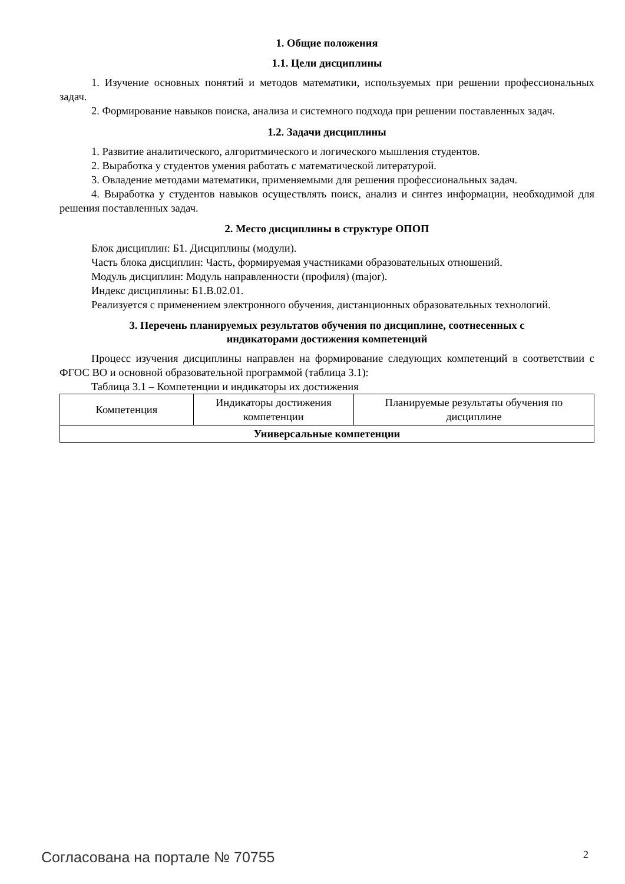1. Общие положения
1.1. Цели дисциплины
1. Изучение основных понятий и методов математики, используемых при решении профессиональных задач.
2. Формирование навыков поиска, анализа и системного подхода при решении поставленных задач.
1.2. Задачи дисциплины
1. Развитие аналитического, алгоритмического и логического мышления студентов.
2. Выработка у студентов умения работать с математической литературой.
3. Овладение методами математики, применяемыми для решения профессиональных задач.
4. Выработка у студентов навыков осуществлять поиск, анализ и синтез информации, необходимой для решения поставленных задач.
2. Место дисциплины в структуре ОПОП
Блок дисциплин: Б1. Дисциплины (модули).
Часть блока дисциплин: Часть, формируемая участниками образовательных отношений.
Модуль дисциплин: Модуль направленности (профиля) (major).
Индекс дисциплины: Б1.В.02.01.
Реализуется с применением электронного обучения, дистанционных образовательных технологий.
3. Перечень планируемых результатов обучения по дисциплине, соотнесенных с
индикаторами достижения компетенций
Процесс изучения дисциплины направлен на формирование следующих компетенций в соответствии с ФГОС ВО и основной образовательной программой (таблица 3.1):
Таблица 3.1 – Компетенции и индикаторы их достижения
| Компетенция | Индикаторы достижения компетенции | Планируемые результаты обучения по дисциплине |
| --- | --- | --- |
| Универсальные компетенции | | |
Согласована на портале № 70755 2